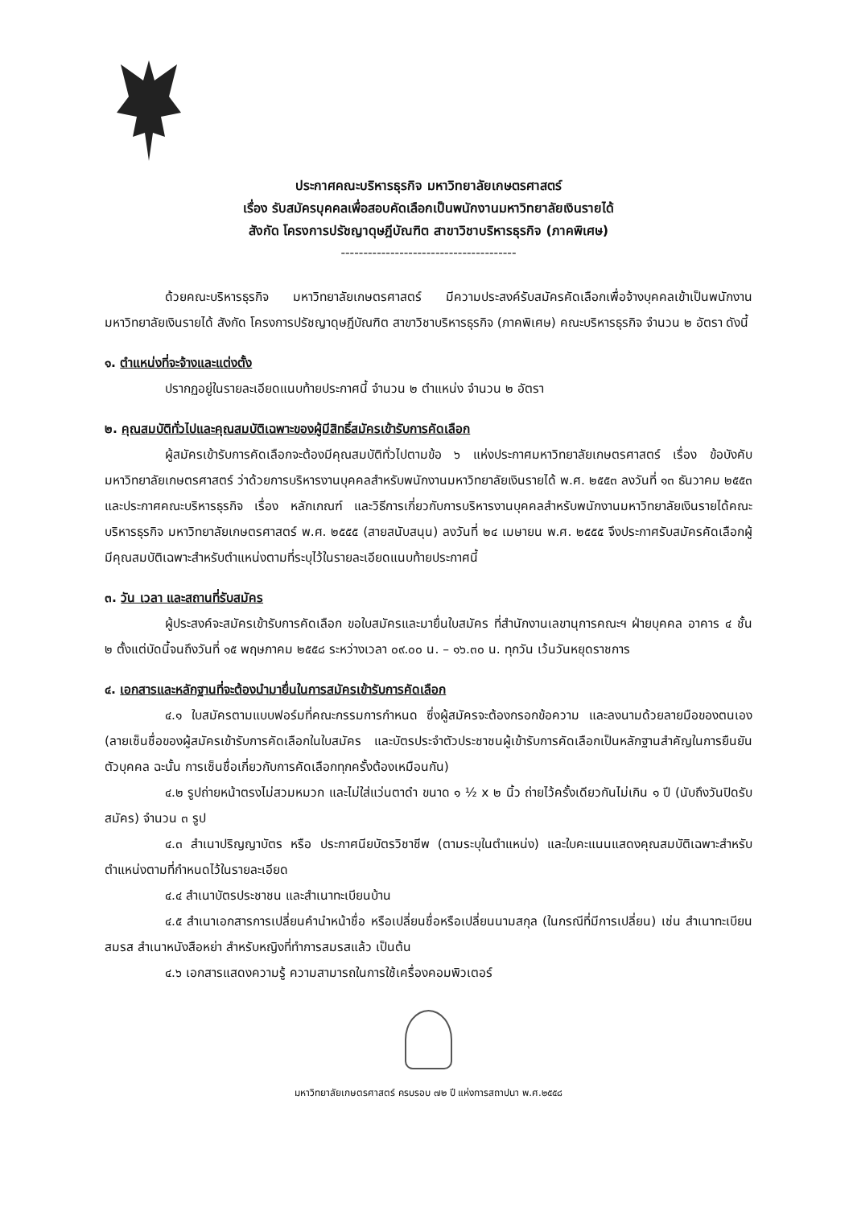ประกาศคณะบริหารธุรกิจ มหาวิทยาลัยเกษตรศาสตร์
เรื่อง รับสมัครบุคคลเพื่อสอบคัดเลือกเป็นพนักงานมหาวิทยาลัยเงินรายได้
สังกัด โครงการปรัชญาดุษฎีบัณฑิต สาขาวิชาบริหารธุรกิจ (ภาคพิเศษ)
---------------------------------------
ด้วยคณะบริหารธุรกิจ มหาวิทยาลัยเกษตรศาสตร์ มีความประสงค์รับสมัครคัดเลือกเพื่อจ้างบุคคลเข้าเป็นพนักงานมหาวิทยาลัยเงินรายได้ สังกัด โครงการปรัชญาดุษฎีบัณฑิต สาขาวิชาบริหารธุรกิจ (ภาคพิเศษ) คณะบริหารธุรกิจ จำนวน ๒ อัตรา ดังนี้
๑. ตำแหน่งที่จะจ้างและแต่งตั้ง
ปรากฏอยู่ในรายละเอียดแนบท้ายประกาศนี้ จำนวน ๒ ตำแหน่ง จำนวน ๒ อัตรา
๒. คุณสมบัติทั่วไปและคุณสมบัติเฉพาะของผู้มีสิทธิ์สมัครเข้ารับการคัดเลือก
ผู้สมัครเข้ารับการคัดเลือกจะต้องมีคุณสมบัติทั่วไปตามข้อ ๖ แห่งประกาศมหาวิทยาลัยเกษตรศาสตร์ เรื่อง ข้อบังคับมหาวิทยาลัยเกษตรศาสตร์ ว่าด้วยการบริหารงานบุคคลสำหรับพนักงานมหาวิทยาลัยเงินรายได้ พ.ศ. ๒๕๕๓ ลงวันที่ ๑๓ ธันวาคม ๒๕๕๓ และประกาศคณะบริหารธุรกิจ เรื่อง หลักเกณฑ์ และวิธีการเกี่ยวกับการบริหารงานบุคคลสำหรับพนักงานมหาวิทยาลัยเงินรายได้คณะบริหารธุรกิจ มหาวิทยาลัยเกษตรศาสตร์ พ.ศ. ๒๕๕๕ (สายสนับสนุน) ลงวันที่ ๒๔ เมษายน พ.ศ. ๒๕๕๕ จึงประกาศรับสมัครคัดเลือกผู้มีคุณสมบัติเฉพาะสำหรับตำแหน่งตามที่ระบุไว้ในรายละเอียดแนบท้ายประกาศนี้
๓. วัน เวลา และสถานที่รับสมัคร
ผู้ประสงค์จะสมัครเข้ารับการคัดเลือก ขอใบสมัครและมายื่นใบสมัคร ที่สำนักงานเลขานุการคณะฯ ฝ่ายบุคคล อาคาร ๔ ชั้น ๒ ตั้งแต่บัดนี้จนถึงวันที่ ๑๕ พฤษภาคม ๒๕๕๘ ระหว่างเวลา ๐๙.๐๐ น. – ๑๖.๓๐ น. ทุกวัน เว้นวันหยุดราชการ
๔. เอกสารและหลักฐานที่จะต้องนำมายื่นในการสมัครเข้ารับการคัดเลือก
๔.๑ ใบสมัครตามแบบฟอร์มที่คณะกรรมการกำหนด ซึ่งผู้สมัครจะต้องกรอกข้อความ และลงนามด้วยลายมือของตนเอง (ลายเซ็นชื่อของผู้สมัครเข้ารับการคัดเลือกในใบสมัคร และบัตรประจำตัวประชาชนผู้เข้ารับการคัดเลือกเป็นหลักฐานสำคัญในการยืนยันตัวบุคคล ฉะนั้น การเซ็นชื่อเกี่ยวกับการคัดเลือกทุกครั้งต้องเหมือนกัน)
๔.๒ รูปถ่ายหน้าตรงไม่สวมหมวก และไม่ใส่แว่นตาดำ ขนาด ๑ ½ x ๒ นิ้ว ถ่ายไว้ครั้งเดียวกันไม่เกิน ๑ ปี (นับถึงวันปิดรับสมัคร) จำนวน ๓ รูป
๔.๓ สำเนาปริญญาบัตร หรือ ประกาศนียบัตรวิชาชีพ (ตามระบุในตำแหน่ง) และใบคะแนนแสดงคุณสมบัติเฉพาะสำหรับตำแหน่งตามที่กำหนดไว้ในรายละเอียด
๔.๔ สำเนาบัตรประชาชน และสำเนาทะเบียนบ้าน
๔.๕ สำเนาเอกสารการเปลี่ยนคำนำหน้าชื่อ หรือเปลี่ยนชื่อหรือเปลี่ยนนามสกุล (ในกรณีที่มีการเปลี่ยน) เช่น สำเนาทะเบียนสมรส สำเนาหนังสือหย่า สำหรับหญิงที่ทำการสมรสแล้ว เป็นต้น
๔.๖ เอกสารแสดงความรู้ ความสามารถในการใช้เครื่องคอมพิวเตอร์
มหาวิทยาลัยเกษตรศาสตร์ ครบรอบ ๗๒ ปี แห่งการสถาปนา พ.ศ.๒๕๕๘